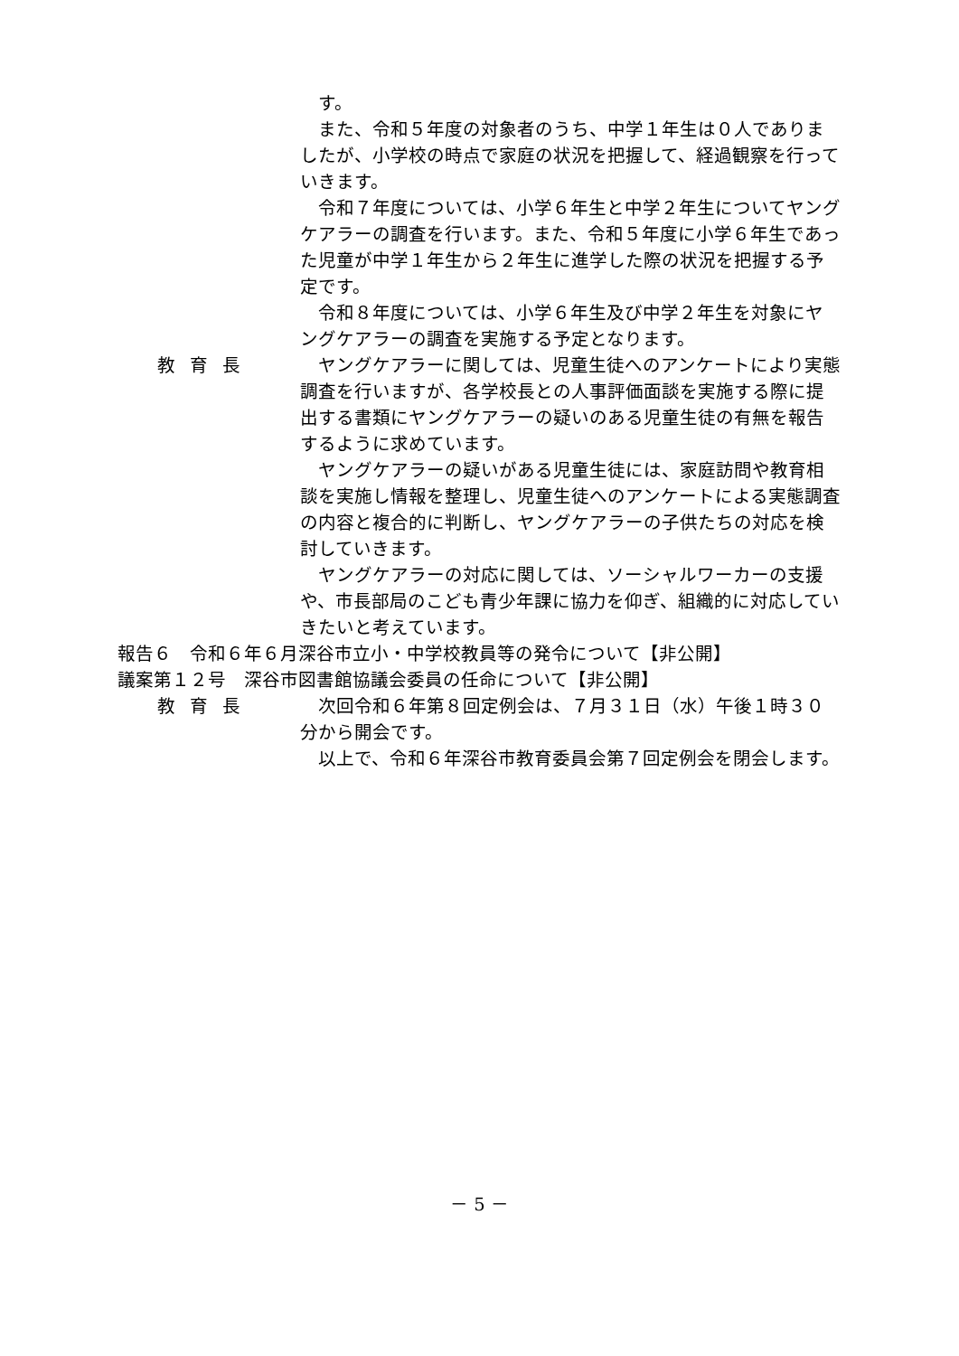す。
また、令和５年度の対象者のうち、中学１年生は０人でありましたが、小学校の時点で家庭の状況を把握して、経過観察を行っていきます。
令和７年度については、小学６年生と中学２年生についてヤングケアラーの調査を行います。また、令和５年度に小学６年生であった児童が中学１年生から２年生に進学した際の状況を把握する予定です。
令和８年度については、小学６年生及び中学２年生を対象にヤングケアラーの調査を実施する予定となります。
教育長 ヤングケアラーに関しては、児童生徒へのアンケートにより実態調査を行いますが、各学校長との人事評価面談を実施する際に提出する書類にヤングケアラーの疑いのある児童生徒の有無を報告するように求めています。
ヤングケアラーの疑いがある児童生徒には、家庭訪問や教育相談を実施し情報を整理し、児童生徒へのアンケートによる実態調査の内容と複合的に判断し、ヤングケアラーの子供たちの対応を検討していきます。
ヤングケアラーの対応に関しては、ソーシャルワーカーの支援や、市長部局のこども青少年課に協力を仰ぎ、組織的に対応していきたいと考えています。
報告６　令和６年６月深谷市立小・中学校教員等の発令について【非公開】
議案第１２号　深谷市図書館協議会委員の任命について【非公開】
教育長 次回令和６年第８回定例会は、７月３１日（水）午後１時３０分から開会です。
以上で、令和６年深谷市教育委員会第７回定例会を閉会します。
－ 5 －